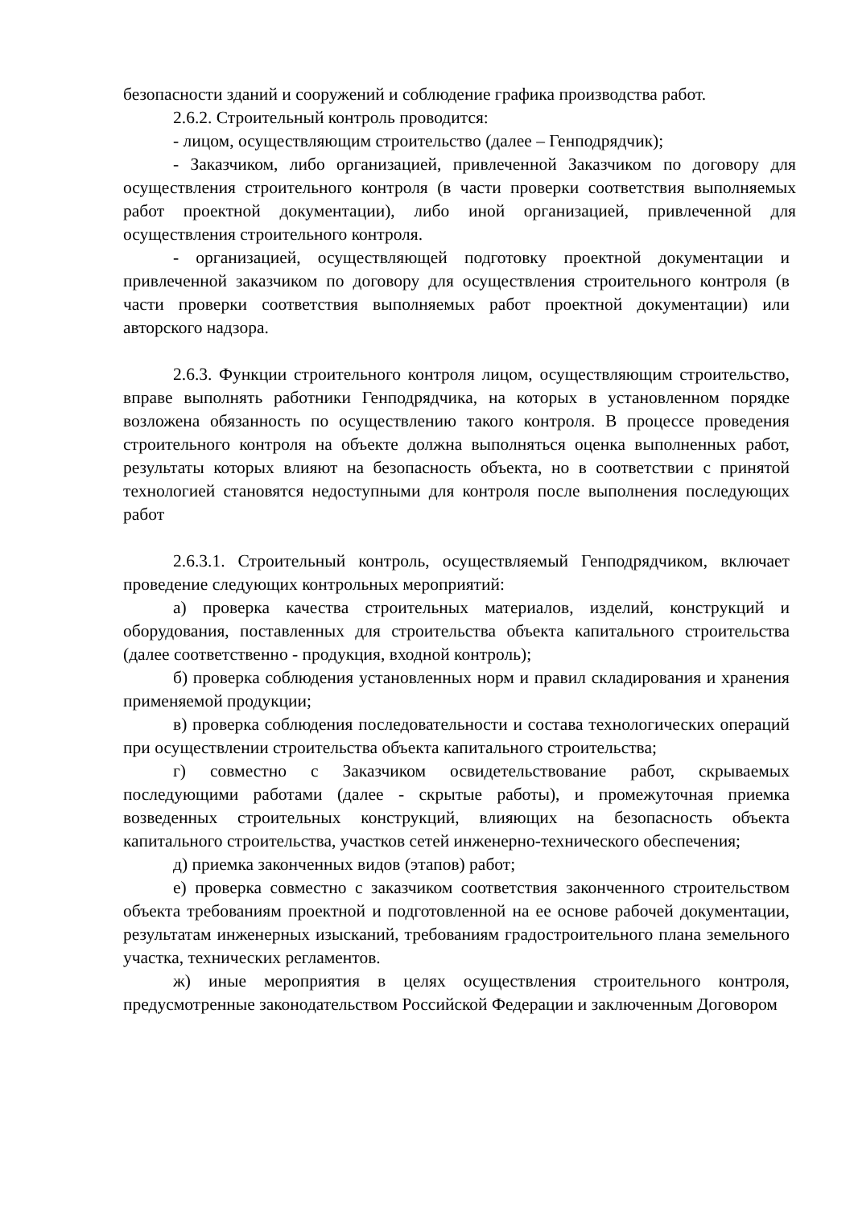безопасности зданий и сооружений и соблюдение графика производства работ.
2.6.2. Строительный контроль проводится:
- лицом, осуществляющим строительство (далее – Генподрядчик);
- Заказчиком, либо организацией, привлеченной Заказчиком по договору для осуществления строительного контроля (в части проверки соответствия выполняемых работ проектной документации), либо иной организацией, привлеченной для осуществления строительного контроля.
- организацией, осуществляющей подготовку проектной документации и привлеченной заказчиком по договору для осуществления строительного контроля (в части проверки соответствия выполняемых работ проектной документации) или авторского надзора.
2.6.3. Функции строительного контроля лицом, осуществляющим строительство, вправе выполнять работники Генподрядчика, на которых в установленном порядке возложена обязанность по осуществлению такого контроля. В процессе проведения строительного контроля на объекте должна выполняться оценка выполненных работ, результаты которых влияют на безопасность объекта, но в соответствии с принятой технологией становятся недоступными для контроля после выполнения последующих работ
2.6.3.1. Строительный контроль, осуществляемый Генподрядчиком, включает проведение следующих контрольных мероприятий:
а) проверка качества строительных материалов, изделий, конструкций и оборудования, поставленных для строительства объекта капитального строительства (далее соответственно - продукция, входной контроль);
б) проверка соблюдения установленных норм и правил складирования и хранения применяемой продукции;
в) проверка соблюдения последовательности и состава технологических операций при осуществлении строительства объекта капитального строительства;
г) совместно с Заказчиком освидетельствование работ, скрываемых последующими работами (далее - скрытые работы), и промежуточная приемка возведенных строительных конструкций, влияющих на безопасность объекта капитального строительства, участков сетей инженерно-технического обеспечения;
д) приемка законченных видов (этапов) работ;
е) проверка совместно с заказчиком соответствия законченного строительством объекта требованиям проектной и подготовленной на ее основе рабочей документации, результатам инженерных изысканий, требованиям градостроительного плана земельного участка, технических регламентов.
ж) иные мероприятия в целях осуществления строительного контроля, предусмотренные законодательством Российской Федерации и заключенным Договором